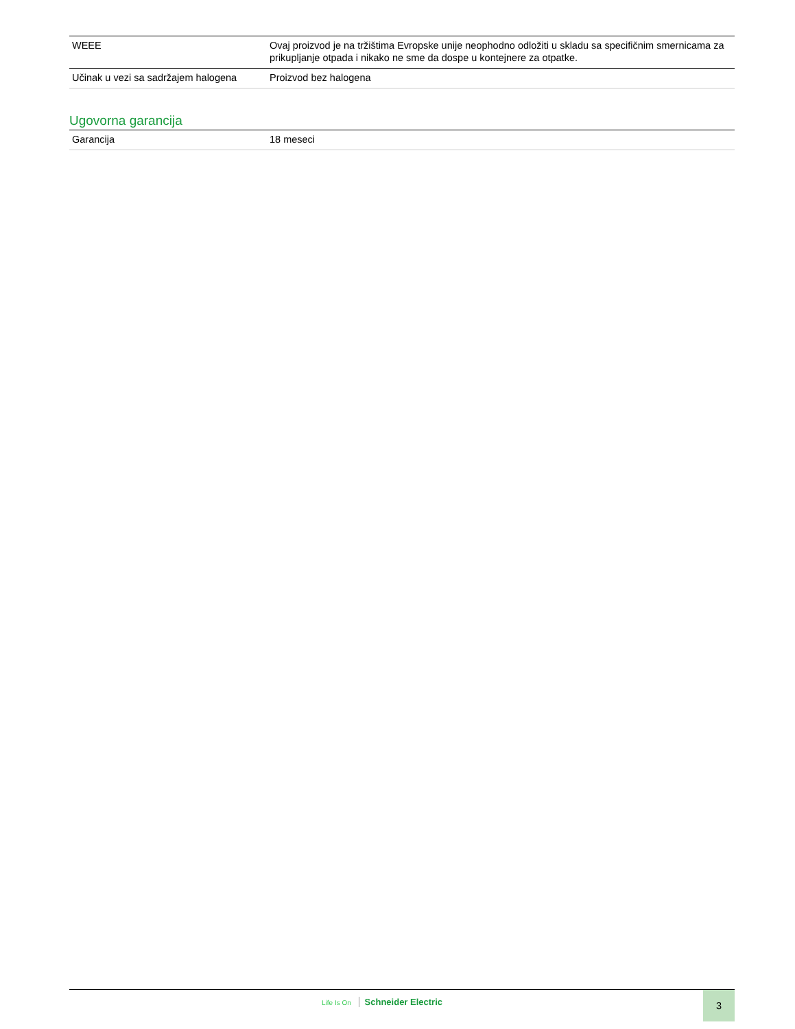| WEEE | Ovaj proizvod je na tržištima Evropske unije neophodno odložiti u skladu sa specifičnim smernicama za prikupljanje otpada i nikako ne sme da dospe u kontejnere za otpatke. |
| Učinak u vezi sa sadržajem halogena | Proizvod bez halogena |
Ugovorna garancija
| Garancija | 18 meseci |
Life Is On Schneider Electric 3